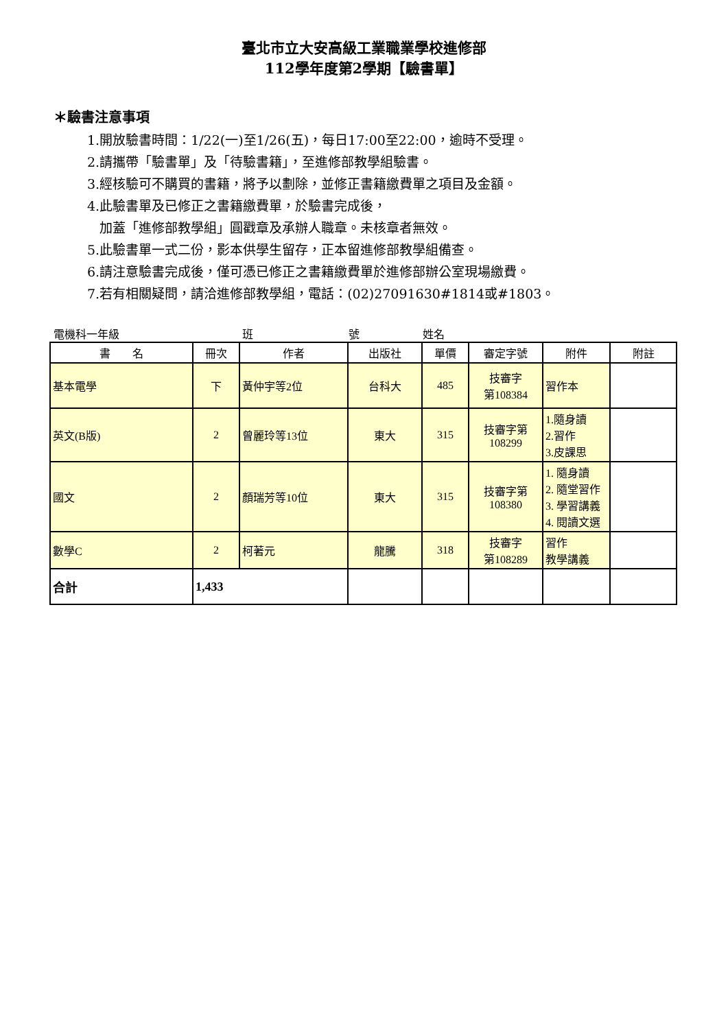臺北市立大安高級工業職業學校進修部
112學年度第2學期【驗書單】
＊驗書注意事項
1.開放驗書時間：1/22(一)至1/26(五)，每日17:00至22:00，逾時不受理。
2.請攜帶「驗書單」及「待驗書籍」，至進修部教學組驗書。
3.經核驗可不購買的書籍，將予以劃除，並修正書籍繳費單之項目及金額。
4.此驗書單及已修正之書籍繳費單，於驗書完成後，
加蓋「進修部教學組」圓戳章及承辦人職章。未核章者無效。
5.此驗書單一式二份，影本供學生留存，正本留進修部教學組備查。
6.請注意驗書完成後，僅可憑已修正之書籍繳費單於進修部辦公室現場繳費。
7.若有相關疑問，請洽進修部教學組，電話：(02)27091630#1814或#1803。
電機科一年級 班 號 姓名
| 書 名 | 冊次 | 作者 | 出版社 | 單價 | 審定字號 | 附件 | 附註 |
| --- | --- | --- | --- | --- | --- | --- | --- |
| 基本電學 | 下 | 黃仲宇等2位 | 台科大 | 485 | 技審字 第108384 | 習作本 | |
| 英文(B版) | 2 | 曾麗玲等13位 | 東大 | 315 | 技審字第 108299 | 1.隨身讀 2.習作 3.皮課思 | |
| 國文 | 2 | 顏瑞芳等10位 | 東大 | 315 | 技審字第 108380 | 1. 隨身讀 2. 隨堂習作 3. 學習講義 4. 閱讀文選 | |
| 數學C | 2 | 柯著元 | 龍騰 | 318 | 技審字 第108289 | 習作 教學講義 | |
| 合計 | 1,433 | | | | | | |